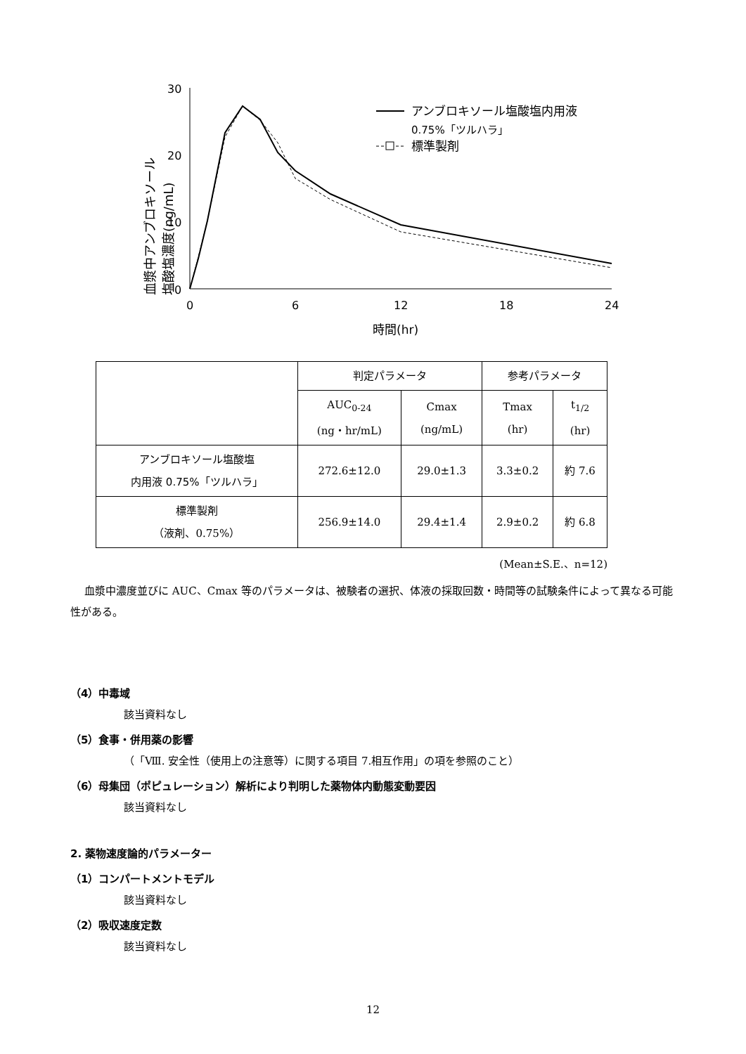血漿中アンブロキソール
塩酸塩濃度(ng/mL)
30
20
10
0
0
6
12
18
24
時間(hr)
アンブロキソール塩酸塩内用液
0.75%「ツルハラ」
標準製剤
| | 判定パラメータ | | 参考パラメータ | |
| --- | --- | --- | --- | --- |
| | AUC<sub>0-24</sub> (ng・hr/mL) | Cmax (ng/mL) | Tmax (hr) | t<sub>1/2</sub> (hr) |
| アンブロキソール塩酸塩 内用液 0.75%「ツルハラ」 | 272.6±12.0 | 29.0±1.3 | 3.3±0.2 | 約 7.6 |
| 標準製剤 （液剤、0.75%） | 256.9±14.0 | 29.4±1.4 | 2.9±0.2 | 約 6.8 |
(Mean±S.E.、n=12)
血漿中濃度並びに AUC、Cmax 等のパラメータは、被験者の選択、体液の採取回数・時間等の試験条件によって異なる可能性がある。
（4）中毒域
該当資料なし
（5）食事・併用薬の影響
（「Ⅷ. 安全性（使用上の注意等）に関する項目 7.相互作用」の項を参照のこと）
（6）母集団（ポピュレーション）解析により判明した薬物体内動態変動要因
該当資料なし
2. 薬物速度論的パラメーター
（1）コンパートメントモデル
該当資料なし
（2）吸収速度定数
該当資料なし
12